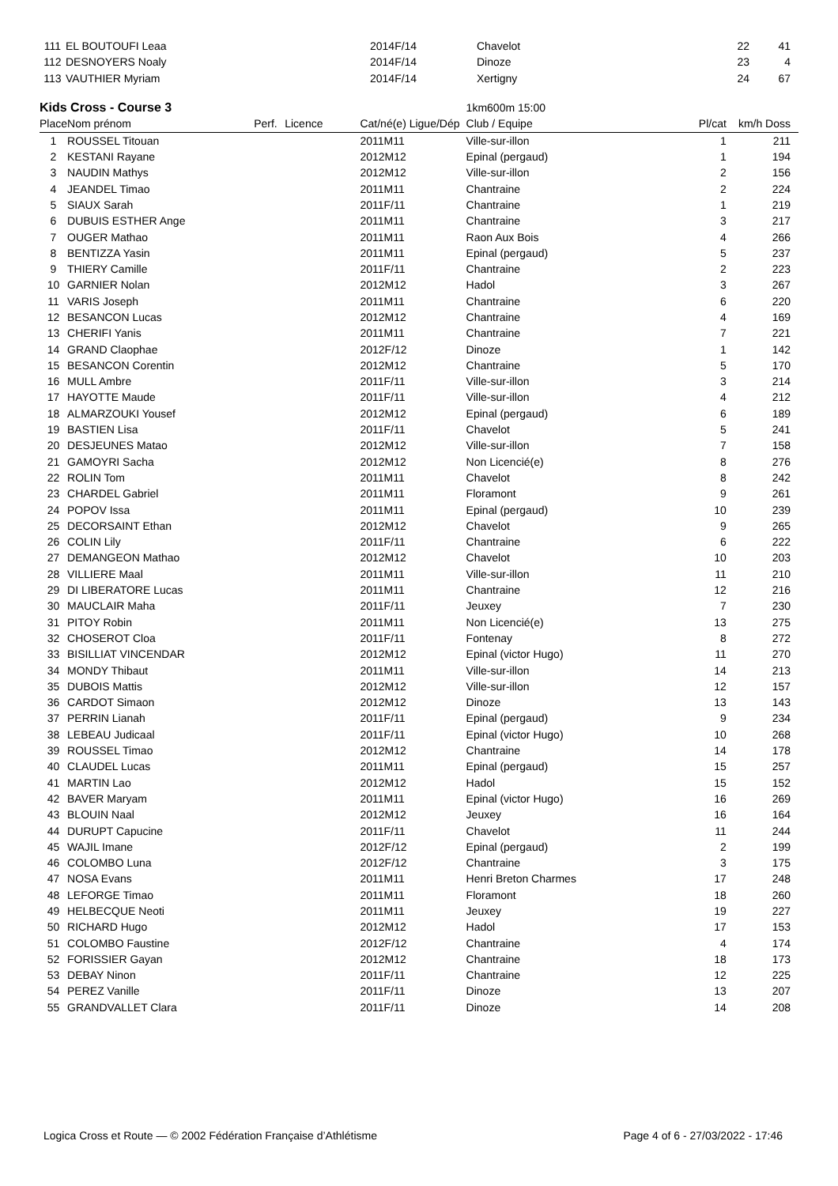| 111 | EL BOUTOUFI Leaa | | | 2014F/14 | Chavelot | 22 | 41 |
| 112 | DESNOYERS Noaly | | | 2014F/14 | Dinoze | 23 | 4 |
| 113 | VAUTHIER Myriam | | | 2014F/14 | Xertigny | 24 | 67 |
| Kids Cross - Course 3 | | | | | 1km600m 15:00 | | |
| Place | Nom prénom | Perf. | Licence | Cat/né(e) Ligue/Dép | Club / Equipe | Pl/cat | km/h Doss |
| 1 | ROUSSEL Titouan | | | 2011M11 | Ville-sur-illon | 1 | 211 |
| 2 | KESTANI Rayane | | | 2012M12 | Epinal (pergaud) | 1 | 194 |
| 3 | NAUDIN Mathys | | | 2012M12 | Ville-sur-illon | 2 | 156 |
| 4 | JEANDEL Timao | | | 2011M11 | Chantraine | 2 | 224 |
| 5 | SIAUX Sarah | | | 2011F/11 | Chantraine | 1 | 219 |
| 6 | DUBUIS ESTHER Ange | | | 2011M11 | Chantraine | 3 | 217 |
| 7 | OUGER Mathao | | | 2011M11 | Raon Aux Bois | 4 | 266 |
| 8 | BENTIZZA Yasin | | | 2011M11 | Epinal (pergaud) | 5 | 237 |
| 9 | THIERY Camille | | | 2011F/11 | Chantraine | 2 | 223 |
| 10 | GARNIER Nolan | | | 2012M12 | Hadol | 3 | 267 |
| 11 | VARIS Joseph | | | 2011M11 | Chantraine | 6 | 220 |
| 12 | BESANCON Lucas | | | 2012M12 | Chantraine | 4 | 169 |
| 13 | CHERIFI Yanis | | | 2011M11 | Chantraine | 7 | 221 |
| 14 | GRAND Claophae | | | 2012F/12 | Dinoze | 1 | 142 |
| 15 | BESANCON Corentin | | | 2012M12 | Chantraine | 5 | 170 |
| 16 | MULL Ambre | | | 2011F/11 | Ville-sur-illon | 3 | 214 |
| 17 | HAYOTTE Maude | | | 2011F/11 | Ville-sur-illon | 4 | 212 |
| 18 | ALMARZOUKI Yousef | | | 2012M12 | Epinal (pergaud) | 6 | 189 |
| 19 | BASTIEN Lisa | | | 2011F/11 | Chavelot | 5 | 241 |
| 20 | DESJEUNES Matao | | | 2012M12 | Ville-sur-illon | 7 | 158 |
| 21 | GAMOYRI Sacha | | | 2012M12 | Non Licencié(e) | 8 | 276 |
| 22 | ROLIN Tom | | | 2011M11 | Chavelot | 8 | 242 |
| 23 | CHARDEL Gabriel | | | 2011M11 | Floramont | 9 | 261 |
| 24 | POPOV Issa | | | 2011M11 | Epinal (pergaud) | 10 | 239 |
| 25 | DECORSAINT Ethan | | | 2012M12 | Chavelot | 9 | 265 |
| 26 | COLIN Lily | | | 2011F/11 | Chantraine | 6 | 222 |
| 27 | DEMANGEON Mathao | | | 2012M12 | Chavelot | 10 | 203 |
| 28 | VILLIERE Maal | | | 2011M11 | Ville-sur-illon | 11 | 210 |
| 29 | DI LIBERATORE Lucas | | | 2011M11 | Chantraine | 12 | 216 |
| 30 | MAUCLAIR Maha | | | 2011F/11 | Jeuxey | 7 | 230 |
| 31 | PITOY Robin | | | 2011M11 | Non Licencié(e) | 13 | 275 |
| 32 | CHOSEROT Cloa | | | 2011F/11 | Fontenay | 8 | 272 |
| 33 | BISILLIAT VINCENDAR | | | 2012M12 | Epinal (victor Hugo) | 11 | 270 |
| 34 | MONDY Thibaut | | | 2011M11 | Ville-sur-illon | 14 | 213 |
| 35 | DUBOIS Mattis | | | 2012M12 | Ville-sur-illon | 12 | 157 |
| 36 | CARDOT Simaon | | | 2012M12 | Dinoze | 13 | 143 |
| 37 | PERRIN Lianah | | | 2011F/11 | Epinal (pergaud) | 9 | 234 |
| 38 | LEBEAU Judicaal | | | 2011F/11 | Epinal (victor Hugo) | 10 | 268 |
| 39 | ROUSSEL Timao | | | 2012M12 | Chantraine | 14 | 178 |
| 40 | CLAUDEL Lucas | | | 2011M11 | Epinal (pergaud) | 15 | 257 |
| 41 | MARTIN Lao | | | 2012M12 | Hadol | 15 | 152 |
| 42 | BAVER Maryam | | | 2011M11 | Epinal (victor Hugo) | 16 | 269 |
| 43 | BLOUIN Naal | | | 2012M12 | Jeuxey | 16 | 164 |
| 44 | DURUPT Capucine | | | 2011F/11 | Chavelot | 11 | 244 |
| 45 | WAJIL Imane | | | 2012F/12 | Epinal (pergaud) | 2 | 199 |
| 46 | COLOMBO Luna | | | 2012F/12 | Chantraine | 3 | 175 |
| 47 | NOSA Evans | | | 2011M11 | Henri Breton Charmes | 17 | 248 |
| 48 | LEFORGE Timao | | | 2011M11 | Floramont | 18 | 260 |
| 49 | HELBECQUE Neoti | | | 2011M11 | Jeuxey | 19 | 227 |
| 50 | RICHARD Hugo | | | 2012M12 | Hadol | 17 | 153 |
| 51 | COLOMBO Faustine | | | 2012F/12 | Chantraine | 4 | 174 |
| 52 | FORISSIER Gayan | | | 2012M12 | Chantraine | 18 | 173 |
| 53 | DEBAY Ninon | | | 2011F/11 | Chantraine | 12 | 225 |
| 54 | PEREZ Vanille | | | 2011F/11 | Dinoze | 13 | 207 |
| 55 | GRANDVALLET Clara | | | 2011F/11 | Dinoze | 14 | 208 |
Logica Cross et Route — © 2002 Fédération Française d’Athlétisme Page 4 of 6 - 27/03/2022 - 17:46